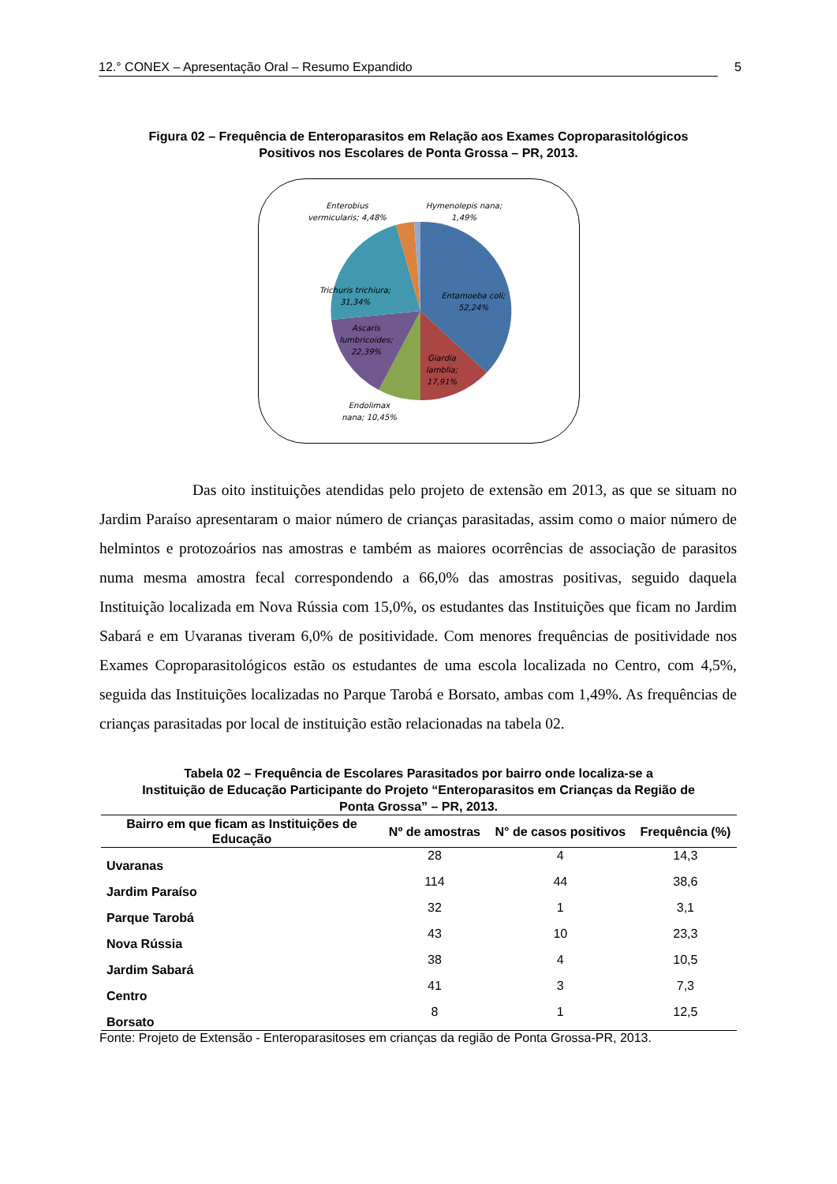12.° CONEX – Apresentação Oral – Resumo Expandido 5
Figura 02 – Frequência de Enteroparasitos em Relação aos Exames Coproparasitológicos
Positivos nos Escolares de Ponta Grossa – PR, 2013.
Entamoeba coli;
52,24%
Giardia
lamblia;
17,91%
Endolimax
nana; 10,45%
Ascaris
lumbricoides;
22,39%
Trichuris trichiura;
31,34%
Enterobius
vermicularis; 4,48%
Hymenolepis nana;
1,49%
Das oito instituições atendidas pelo projeto de extensão em 2013, as que se situam no Jardim Paraíso apresentaram o maior número de crianças parasitadas, assim como o maior número de helmintos e protozoários nas amostras e também as maiores ocorrências de associação de parasitos numa mesma amostra fecal correspondendo a 66,0% das amostras positivas, seguido daquela Instituição localizada em Nova Rússia com 15,0%, os estudantes das Instituições que ficam no Jardim Sabará e em Uvaranas tiveram 6,0% de positividade. Com menores frequências de positividade nos Exames Coproparasitológicos estão os estudantes de uma escola localizada no Centro, com 4,5%, seguida das Instituições localizadas no Parque Tarobá e Borsato, ambas com 1,49%. As frequências de crianças parasitadas por local de instituição estão relacionadas na tabela 02.
Tabela 02 – Frequência de Escolares Parasitados por bairro onde localiza-se a
Instituição de Educação Participante do Projeto “Enteroparasitos em Crianças da Região de
Ponta Grossa” – PR, 2013.
| Bairro em que ficam as Instituições de Educação | Nº de amostras | N° de casos positivos | Frequência (%) |
| --- | --- | --- | --- |
| Uvaranas | 28 | 4 | 14,3 |
| Jardim Paraíso | 114 | 44 | 38,6 |
| Parque Tarobá | 32 | 1 | 3,1 |
| Nova Rússia | 43 | 10 | 23,3 |
| Jardim Sabará | 38 | 4 | 10,5 |
| Centro | 41 | 3 | 7,3 |
| Borsato | 8 | 1 | 12,5 |
Fonte: Projeto de Extensão - Enteroparasitoses em crianças da região de Ponta Grossa-PR, 2013.